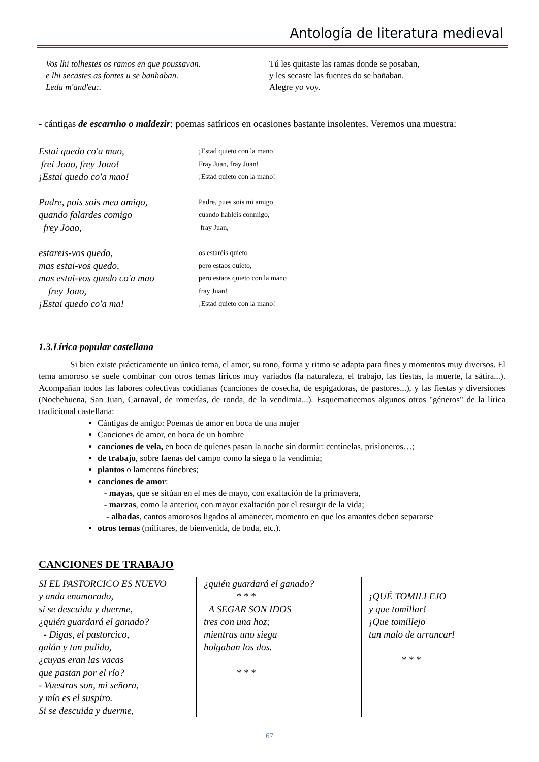Antología de literatura medieval
Vos lhi tolhestes os ramos en que poussavan.
e lhi secastes as fontes u se banhaban.
Leda m'and'eu:.
Tú les quitaste las ramas donde se posaban,
y les secaste las fuentes do se bañaban.
Alegre yo voy.
- cántigas de escarnho o maldezir: poemas satíricos en ocasiones bastante insolentes. Veremos una muestra:
Estai quedo co'a mao,
frei Joao, frey Joao!
¡Estai quedo co'a mao!
Padre, pois sois meu amigo,
quando falardes comigo
frey Joao,
estareis-vos quedo,
mas estai-vos quedo,
mas estai-vos quedo co'a mao
frey Joao,
¡Estai quedo co'a ma!
¡Estad quieto con la mano
Fray Juan, fray Juan!
¡Estad quieto con la mano!
Padre, pues sois mi amigo
cuando habléis conmigo,
fray Juan,
os estaréis quieto
pero estaos quieto,
pero estaos quieto con la mano
fray Juan!
¡Estad quieto con la mano!
1.3.Lírica popular castellana
Si bien existe prácticamente un único tema, el amor, su tono, forma y ritmo se adapta para fines y momentos muy diversos. El tema amoroso se suele combinar con otros temas líricos muy variados (la naturaleza, el trabajo, las fiestas, la muerte, la sátira...). Acompañan todos las labores colectivas cotidianas (canciones de cosecha, de espigadoras, de pastores...), y las fiestas y diversiones (Nochebuena, San Juan, Carnaval, de romerías, de ronda, de la vendimia...). Esquematicemos algunos otros "géneros" de la lírica tradicional castellana:
Cántigas de amigo: Poemas de amor en boca de una mujer
Canciones de amor, en boca de un hombre
canciones de vela, en boca de quienes pasan la noche sin dormir: centinelas, prisioneros…;
de trabajo, sobre faenas del campo como la siega o la vendimia;
plantos o lamentos fúnebres;
canciones de amor:
- mayas, que se sitúan en el mes de mayo, con exaltación de la primavera,
- marzas, como la anterior, con mayor exaltación por el resurgir de la vida;
- albadas, cantos amorosos ligados al amanecer, momento en que los amantes deben separarse
otros temas (militares, de bienvenida, de boda, etc.).
CANCIONES DE TRABAJO
SI EL PASTORCICO ES NUEVO
y anda enamorado,
si se descuida y duerme,
¿quién guardará el ganado?
- Digas, el pastorcico,
galán y tan pulido,
¿cuyas eran las vacas
que pastan por el río?
- Vuestras son, mi señora,
y mío es el suspiro.
Si se descuida y duerme,
¿quién guardará el ganado?
* * *
A SEGAR SON IDOS
tres con una hoz;
mientras uno siega
holgaban los dos.
* * *
¡QUÉ TOMILLEJO
y que tomillar!
¡Que tomillejo
tan malo de arrancar!
* * *
67